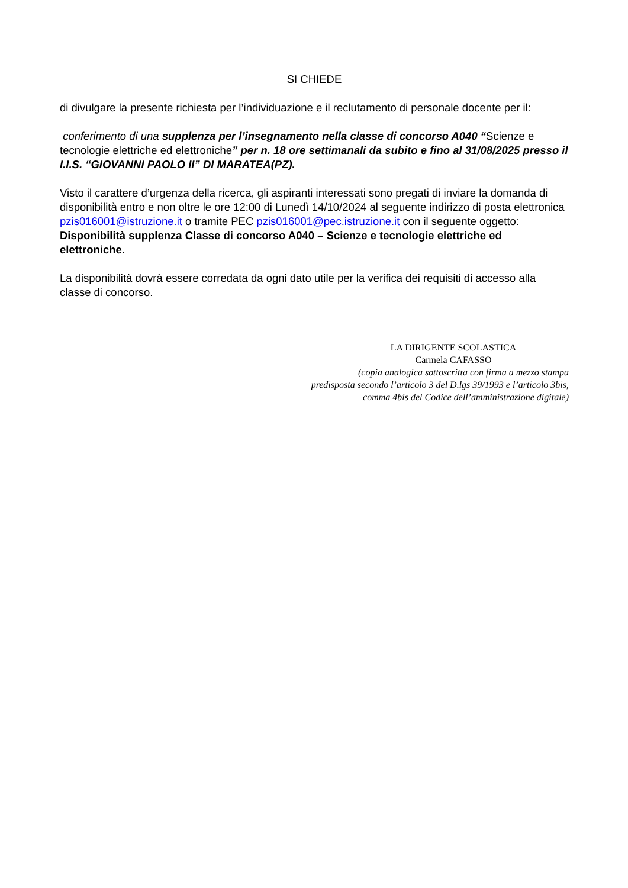SI CHIEDE
di divulgare la presente richiesta per l’individuazione e il reclutamento di personale docente per il:
conferimento di una supplenza per l’insegnamento nella classe di concorso A040 “Scienze e tecnologie elettriche ed elettroniche” per n. 18 ore settimanali da subito e fino al 31/08/2025 presso il I.I.S. “GIOVANNI PAOLO II” DI MARATEA(PZ).
Visto il carattere d’urgenza della ricerca, gli aspiranti interessati sono pregati di inviare la domanda di disponibilità entro e non oltre le ore 12:00 di Lunedì 14/10/2024 al seguente indirizzo di posta elettronica pzis016001@istruzione.it o tramite PEC pzis016001@pec.istruzione.it con il seguente oggetto: Disponibilità supplenza Classe di concorso A040 – Scienze e tecnologie elettriche ed elettroniche.
La disponibilità dovrà essere corredata da ogni dato utile per la verifica dei requisiti di accesso alla classe di concorso.
LA DIRIGENTE SCOLASTICA
Carmela CAFASSO
(copia analogica sottoscritta con firma a mezzo stampa
predisposta secondo l’articolo 3 del D.lgs 39/1993 e l’articolo 3bis,
comma 4bis del Codice dell’amministrazione digitale)